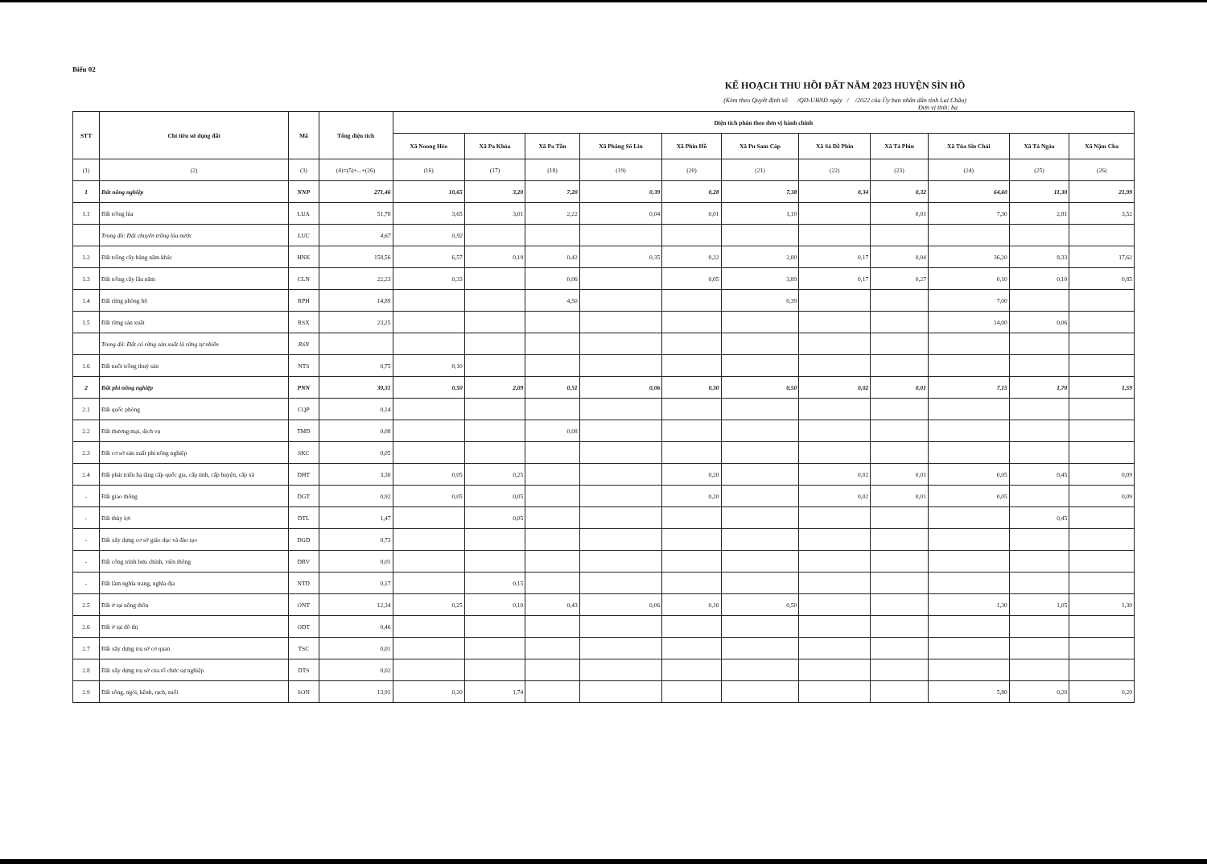Biểu 02
KẾ HOẠCH THU HỒI ĐẤT NĂM 2023 HUYỆN SÌN HỒ
(Kèm theo Quyết định số /QĐ-UBND ngày / /2022 của Ủy ban nhân dân tỉnh Lai Châu)
Đơn vị tính: ha
| STT | Chỉ tiêu sử dụng đất | Mã | Tổng diện tích | Diện tích phân theo đơn vị hành chính | | | | | | | | | | |
| --- | --- | --- | --- | --- | --- | --- | --- | --- | --- | --- | --- | --- | --- | --- |
| | | | | Xã Noong Hẻo | Xã Pa Khóa | Xã Pa Tần | Xã Phăng Sô Lin | Xã Phìn Hồ | Xã Pu Sam Cáp | Xã Sà Dề Phìn | Xã Tả Phìn | Xã Tủa Sín Chải | Xã Tả Ngảo | Xã Nậm Cha |
| (1) | (2) | (3) | (4)=(5)+...+(26) | (16) | (17) | (18) | (19) | (20) | (21) | (22) | (23) | (24) | (25) | (26) |
| 1 | Đất nông nghiệp | NNP | 271,46 | 10,65 | 3,20 | 7,20 | 0,39 | 0,28 | 7,38 | 0,34 | 0,32 | 64,60 | 11,30 | 21,99 |
| 1.1 | Đất trồng lúa | LUA | 51,78 | 3,65 | 3,01 | 2,22 | 0,04 | 0,01 | 1,10 | | 0,01 | 7,30 | 2,81 | 3,52 |
| | Trong đó: Đất chuyên trồng lúa nước | LUC | 4,67 | 0,92 | | | | | | | | | | |
| 1.2 | Đất trồng cây hàng năm khác | HNK | 158,56 | 6,57 | 0,19 | 0,42 | 0,35 | 0,22 | 2,00 | 0,17 | 0,04 | 36,20 | 8,33 | 17,62 |
| 1.3 | Đất trồng cây lâu năm | CLN | 22,23 | 0,33 | | 0,06 | | 0,05 | 3,89 | 0,17 | 0,27 | 0,10 | 0,10 | 0,85 |
| 1.4 | Đất rừng phòng hộ | RPH | 14,89 | | | 4,50 | | | 0,39 | | | 7,00 | | |
| 1.5 | Đất rừng sản xuất | RSX | 23,25 | | | | | | | | | 14,00 | 0,06 | |
| | Trong đó: Đất có rừng sản xuất là rừng tự nhiên | RSN | | | | | | | | | | | | |
| 1.6 | Đất nuôi trồng thuỷ sản | NTS | 0,75 | 0,10 | | | | | | | | | | |
| 2 | Đất phi nông nghiệp | PNN | 30,31 | 0,50 | 2,09 | 0,51 | 0,06 | 0,30 | 0,50 | 0,02 | 0,01 | 7,15 | 1,70 | 1,59 |
| 2.1 | Đất quốc phòng | CQP | 0,14 | | | | | | | | | | | |
| 2.2 | Đất thương mại, dịch vụ | TMD | 0,08 | | | 0,08 | | | | | | | | |
| 2.3 | Đất cơ sở sản xuất phi nông nghiệp | SKC | 0,05 | | | | | | | | | | | |
| 2.4 | Đất phát triển hạ tầng cấp quốc gia, cấp tỉnh, cấp huyện, cấp xã | DHT | 3,30 | 0,05 | 0,25 | | | 0,20 | | 0,02 | 0,01 | 0,05 | 0,45 | 0,09 |
| - | Đất giao thông | DGT | 0,92 | 0,05 | 0,05 | | | 0,20 | | 0,02 | 0,01 | 0,05 | | 0,09 |
| - | Đất thủy lợi | DTL | 1,47 | | 0,05 | | | | | | | | 0,45 | |
| - | Đất xây dựng cơ sở giáo dục và đào tạo | DGD | 0,73 | | | | | | | | | | | |
| - | Đất công trình bưu chính, viễn thông | DBV | 0,01 | | | | | | | | | | | |
| - | Đất làm nghĩa trang, nghĩa địa | NTD | 0,17 | | 0,15 | | | | | | | | | |
| 2.5 | Đất ở tại nông thôn | ONT | 12,34 | 0,25 | 0,10 | 0,43 | 0,06 | 0,10 | 0,50 | | | 1,30 | 1,05 | 1,30 |
| 2.6 | Đất ở tại đô thị | ODT | 0,46 | | | | | | | | | | | |
| 2.7 | Đất xây dựng trụ sở cơ quan | TSC | 0,01 | | | | | | | | | | | |
| 2.8 | Đất xây dựng trụ sở của tổ chức sự nghiệp | DTS | 0,02 | | | | | | | | | | | |
| 2.9 | Đất sông, ngòi, kênh, rạch, suối | SON | 13,91 | 0,20 | 1,74 | | | | | | | 5,80 | 0,20 | 0,20 |